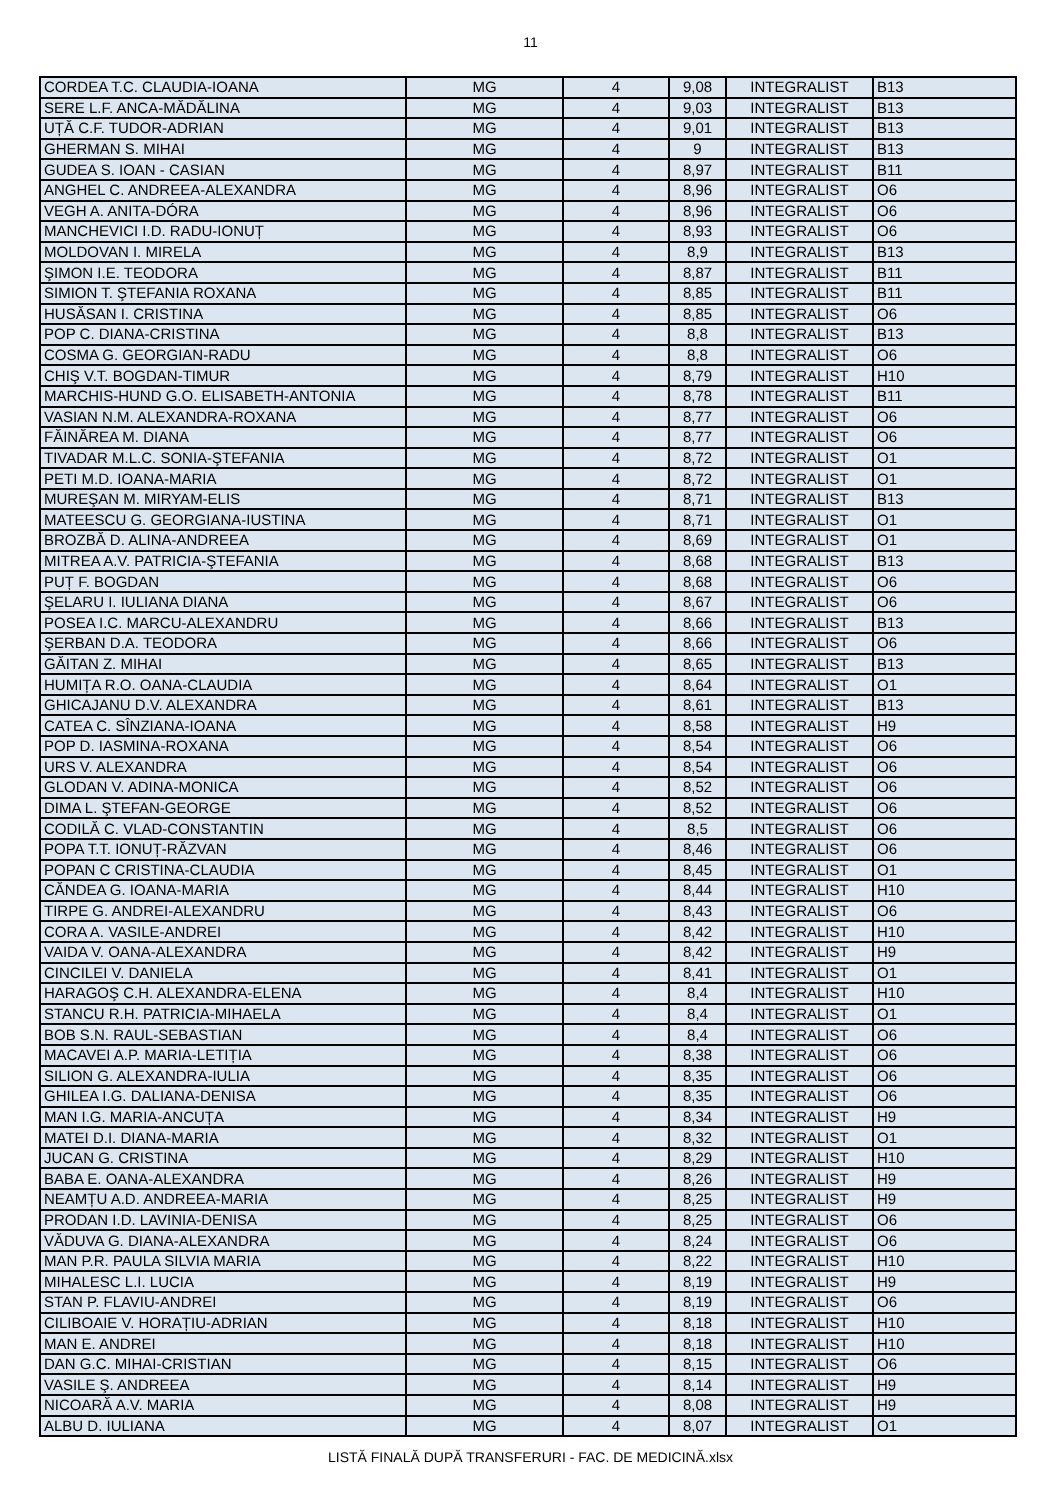11
| CORDEA T.C. CLAUDIA-IOANA | MG | 4 | 9,08 | INTEGRALIST | B13 |
| SERE L.F. ANCA-MĂDĂLINA | MG | 4 | 9,03 | INTEGRALIST | B13 |
| UȚĂ C.F. TUDOR-ADRIAN | MG | 4 | 9,01 | INTEGRALIST | B13 |
| GHERMAN S. MIHAI | MG | 4 | 9 | INTEGRALIST | B13 |
| GUDEA S. IOAN - CASIAN | MG | 4 | 8,97 | INTEGRALIST | B11 |
| ANGHEL C. ANDREEA-ALEXANDRA | MG | 4 | 8,96 | INTEGRALIST | O6 |
| VEGH A. ANITA-DÓRA | MG | 4 | 8,96 | INTEGRALIST | O6 |
| MANCHEVICI I.D. RADU-IONUȚ | MG | 4 | 8,93 | INTEGRALIST | O6 |
| MOLDOVAN I. MIRELA | MG | 4 | 8,9 | INTEGRALIST | B13 |
| ŞIMON I.E. TEODORA | MG | 4 | 8,87 | INTEGRALIST | B11 |
| SIMION T. ŞTEFANIA ROXANA | MG | 4 | 8,85 | INTEGRALIST | B11 |
| HUSĂSAN I. CRISTINA | MG | 4 | 8,85 | INTEGRALIST | O6 |
| POP C. DIANA-CRISTINA | MG | 4 | 8,8 | INTEGRALIST | B13 |
| COSMA G. GEORGIAN-RADU | MG | 4 | 8,8 | INTEGRALIST | O6 |
| CHIŞ V.T. BOGDAN-TIMUR | MG | 4 | 8,79 | INTEGRALIST | H10 |
| MARCHIS-HUND G.O. ELISABETH-ANTONIA | MG | 4 | 8,78 | INTEGRALIST | B11 |
| VASIAN N.M. ALEXANDRA-ROXANA | MG | 4 | 8,77 | INTEGRALIST | O6 |
| FĂINĂREA M. DIANA | MG | 4 | 8,77 | INTEGRALIST | O6 |
| TIVADAR M.L.C. SONIA-ŞTEFANIA | MG | 4 | 8,72 | INTEGRALIST | O1 |
| PETI M.D. IOANA-MARIA | MG | 4 | 8,72 | INTEGRALIST | O1 |
| MUREŞAN M. MIRYAM-ELIS | MG | 4 | 8,71 | INTEGRALIST | B13 |
| MATEESCU G. GEORGIANA-IUSTINA | MG | 4 | 8,71 | INTEGRALIST | O1 |
| BROZBĂ D. ALINA-ANDREEA | MG | 4 | 8,69 | INTEGRALIST | O1 |
| MITREA A.V. PATRICIA-ŞTEFANIA | MG | 4 | 8,68 | INTEGRALIST | B13 |
| PUȚ F. BOGDAN | MG | 4 | 8,68 | INTEGRALIST | O6 |
| ŞELARU I. IULIANA DIANA | MG | 4 | 8,67 | INTEGRALIST | O6 |
| POSEA I.C. MARCU-ALEXANDRU | MG | 4 | 8,66 | INTEGRALIST | B13 |
| ŞERBAN D.A. TEODORA | MG | 4 | 8,66 | INTEGRALIST | O6 |
| GĂITAN Z. MIHAI | MG | 4 | 8,65 | INTEGRALIST | B13 |
| HUMIȚA R.O. OANA-CLAUDIA | MG | 4 | 8,64 | INTEGRALIST | O1 |
| GHICAJANU D.V. ALEXANDRA | MG | 4 | 8,61 | INTEGRALIST | B13 |
| CATEA C. SÎNZIANA-IOANA | MG | 4 | 8,58 | INTEGRALIST | H9 |
| POP D. IASMINA-ROXANA | MG | 4 | 8,54 | INTEGRALIST | O6 |
| URS V. ALEXANDRA | MG | 4 | 8,54 | INTEGRALIST | O6 |
| GLODAN V. ADINA-MONICA | MG | 4 | 8,52 | INTEGRALIST | O6 |
| DIMA L. ŞTEFAN-GEORGE | MG | 4 | 8,52 | INTEGRALIST | O6 |
| CODILĂ C. VLAD-CONSTANTIN | MG | 4 | 8,5 | INTEGRALIST | O6 |
| POPA T.T. IONUȚ-RĂZVAN | MG | 4 | 8,46 | INTEGRALIST | O6 |
| POPAN C CRISTINA-CLAUDIA | MG | 4 | 8,45 | INTEGRALIST | O1 |
| CĂNDEA G. IOANA-MARIA | MG | 4 | 8,44 | INTEGRALIST | H10 |
| TIRPE G. ANDREI-ALEXANDRU | MG | 4 | 8,43 | INTEGRALIST | O6 |
| CORA A. VASILE-ANDREI | MG | 4 | 8,42 | INTEGRALIST | H10 |
| VAIDA V. OANA-ALEXANDRA | MG | 4 | 8,42 | INTEGRALIST | H9 |
| CINCILEI V. DANIELA | MG | 4 | 8,41 | INTEGRALIST | O1 |
| HARAGOŞ C.H. ALEXANDRA-ELENA | MG | 4 | 8,4 | INTEGRALIST | H10 |
| STANCU R.H. PATRICIA-MIHAELA | MG | 4 | 8,4 | INTEGRALIST | O1 |
| BOB S.N. RAUL-SEBASTIAN | MG | 4 | 8,4 | INTEGRALIST | O6 |
| MACAVEI A.P. MARIA-LETIȚIA | MG | 4 | 8,38 | INTEGRALIST | O6 |
| SILION G. ALEXANDRA-IULIA | MG | 4 | 8,35 | INTEGRALIST | O6 |
| GHILEA I.G. DALIANA-DENISA | MG | 4 | 8,35 | INTEGRALIST | O6 |
| MAN I.G. MARIA-ANCUȚA | MG | 4 | 8,34 | INTEGRALIST | H9 |
| MATEI D.I. DIANA-MARIA | MG | 4 | 8,32 | INTEGRALIST | O1 |
| JUCAN G. CRISTINA | MG | 4 | 8,29 | INTEGRALIST | H10 |
| BABA E. OANA-ALEXANDRA | MG | 4 | 8,26 | INTEGRALIST | H9 |
| NEAMȚU A.D. ANDREEA-MARIA | MG | 4 | 8,25 | INTEGRALIST | H9 |
| PRODAN I.D. LAVINIA-DENISA | MG | 4 | 8,25 | INTEGRALIST | O6 |
| VĂDUVA G. DIANA-ALEXANDRA | MG | 4 | 8,24 | INTEGRALIST | O6 |
| MAN P.R. PAULA SILVIA MARIA | MG | 4 | 8,22 | INTEGRALIST | H10 |
| MIHALESC L.I. LUCIA | MG | 4 | 8,19 | INTEGRALIST | H9 |
| STAN P. FLAVIU-ANDREI | MG | 4 | 8,19 | INTEGRALIST | O6 |
| CILIBOAIE V. HORAȚIU-ADRIAN | MG | 4 | 8,18 | INTEGRALIST | H10 |
| MAN E. ANDREI | MG | 4 | 8,18 | INTEGRALIST | H10 |
| DAN G.C. MIHAI-CRISTIAN | MG | 4 | 8,15 | INTEGRALIST | O6 |
| VASILE Ş. ANDREEA | MG | 4 | 8,14 | INTEGRALIST | H9 |
| NICOARĂ A.V. MARIA | MG | 4 | 8,08 | INTEGRALIST | H9 |
| ALBU D. IULIANA | MG | 4 | 8,07 | INTEGRALIST | O1 |
LISTĂ FINALĂ DUPĂ TRANSFERURI - FAC. DE MEDICINĂ.xlsx